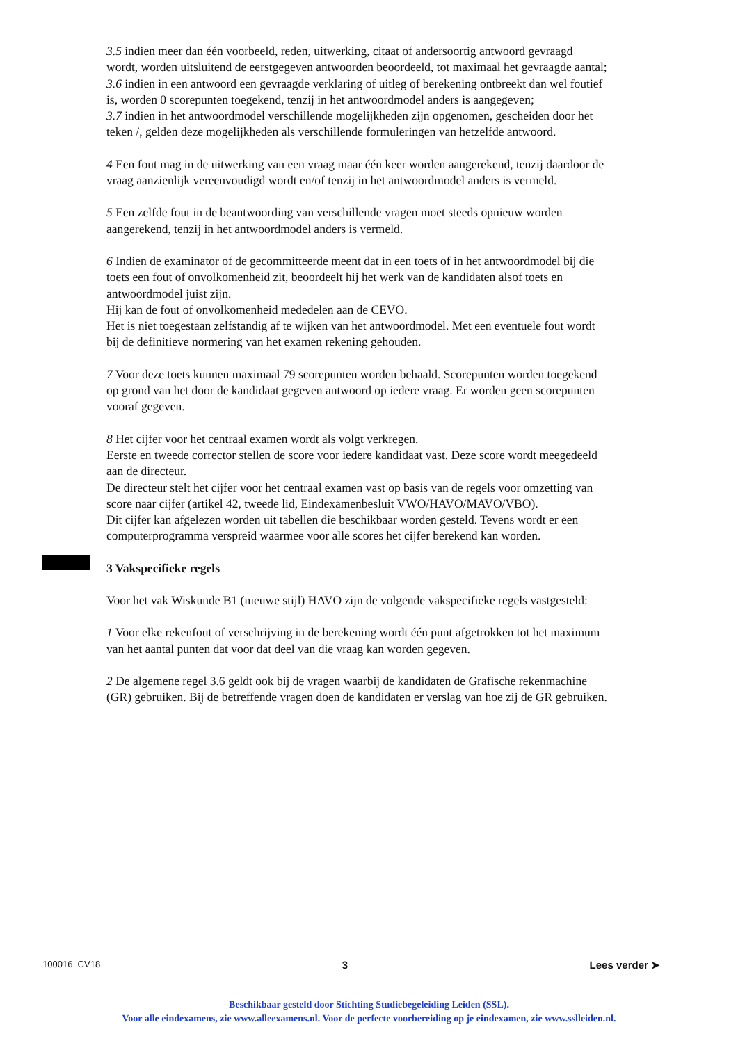3.5 indien meer dan één voorbeeld, reden, uitwerking, citaat of andersoortig antwoord gevraagd wordt, worden uitsluitend de eerstgegeven antwoorden beoordeeld, tot maximaal het gevraagde aantal;
3.6 indien in een antwoord een gevraagde verklaring of uitleg of berekening ontbreekt dan wel foutief is, worden 0 scorepunten toegekend, tenzij in het antwoordmodel anders is aangegeven;
3.7 indien in het antwoordmodel verschillende mogelijkheden zijn opgenomen, gescheiden door het teken /, gelden deze mogelijkheden als verschillende formuleringen van hetzelfde antwoord.
4 Een fout mag in de uitwerking van een vraag maar één keer worden aangerekend, tenzij daardoor de vraag aanzienlijk vereenvoudigd wordt en/of tenzij in het antwoordmodel anders is vermeld.
5 Een zelfde fout in de beantwoording van verschillende vragen moet steeds opnieuw worden aangerekend, tenzij in het antwoordmodel anders is vermeld.
6 Indien de examinator of de gecommitteerde meent dat in een toets of in het antwoordmodel bij die toets een fout of onvolkomenheid zit, beoordeelt hij het werk van de kandidaten alsof toets en antwoordmodel juist zijn.
Hij kan de fout of onvolkomenheid mededelen aan de CEVO.
Het is niet toegestaan zelfstandig af te wijken van het antwoordmodel. Met een eventuele fout wordt bij de definitieve normering van het examen rekening gehouden.
7 Voor deze toets kunnen maximaal 79 scorepunten worden behaald. Scorepunten worden toegekend op grond van het door de kandidaat gegeven antwoord op iedere vraag. Er worden geen scorepunten vooraf gegeven.
8 Het cijfer voor het centraal examen wordt als volgt verkregen.
Eerste en tweede corrector stellen de score voor iedere kandidaat vast. Deze score wordt meegedeeld aan de directeur.
De directeur stelt het cijfer voor het centraal examen vast op basis van de regels voor omzetting van score naar cijfer (artikel 42, tweede lid, Eindexamenbesluit VWO/HAVO/MAVO/VBO).
Dit cijfer kan afgelezen worden uit tabellen die beschikbaar worden gesteld. Tevens wordt er een computerprogramma verspreid waarmee voor alle scores het cijfer berekend kan worden.
3 Vakspecifieke regels
Voor het vak Wiskunde B1 (nieuwe stijl) HAVO zijn de volgende vakspecifieke regels vastgesteld:
1 Voor elke rekenfout of verschrijving in de berekening wordt één punt afgetrokken tot het maximum van het aantal punten dat voor dat deel van die vraag kan worden gegeven.
2 De algemene regel 3.6 geldt ook bij de vragen waarbij de kandidaten de Grafische rekenmachine (GR) gebruiken. Bij de betreffende vragen doen de kandidaten er verslag van hoe zij de GR gebruiken.
100016 CV18 3 Lees verder ➤
Beschikbaar gesteld door Stichting Studiebegeleiding Leiden (SSL).
Voor alle eindexamens, zie www.alleexamens.nl. Voor de perfecte voorbereiding op je eindexamen, zie www.sslleiden.nl.